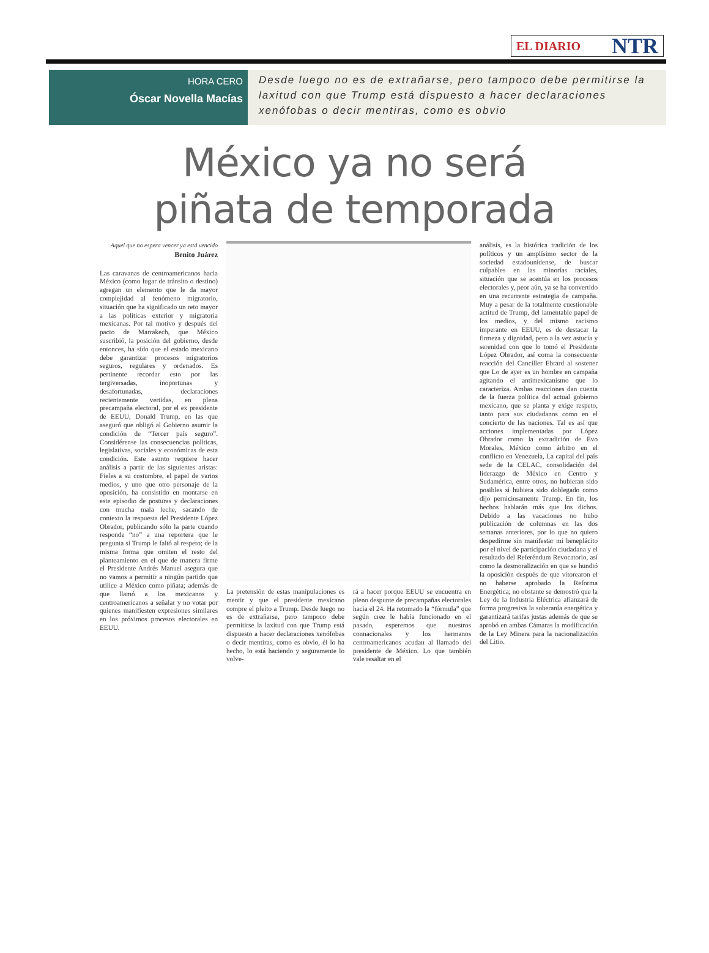EL DIARIO NTR
HORA CERO
Óscar Novella Macías
Desde luego no es de extrañarse, pero tampoco debe permitirse la laxitud con que Trump está dispuesto a hacer declaraciones xenófobas o decir mentiras, como es obvio
México ya no será
piñata de temporada
Aquel que no espera vencer ya está vencido
Benito Juárez
Las caravanas de centroamericanos hacia México (como lugar de tránsito o destino) agregan un elemento que le da mayor complejidad al fenómeno migratorio, situación que ha significado un reto mayor a las políticas exterior y migratoria mexicanas. Por tal motivo y después del pacto de Marrakech, que México suscribió, la posición del gobierno, desde entonces, ha sido que el estado mexicano debe garantizar procesos migratorios seguros, regulares y ordenados. Es pertinente recordar esto por las tergiversadas, inoportunas y desafortunadas, declaraciones recientemente vertidas, en plena precampaña electoral, por el ex presidente de EEUU, Donald Trump, en las que aseguró que obligó al Gobierno asumir la condición de “Tercer país seguro”. Considérense las consecuencias políticas, legislativas, sociales y económicas de esta condición. Este asunto requiere hacer análisis a partir de las siguientes aristas: Fieles a su costumbre, el papel de varios medios, y uno que otro personaje de la oposición, ha consistido en montarse en este episodio de posturas y declaraciones con mucha mala leche, sacando de contexto la respuesta del Presidente López Obrador, publicando sólo la parte cuando responde “no” a una reportera que le pregunta si Trump le faltó al respeto; de la misma forma que omiten el resto del planteamiento en el que de manera firme el Presidente Andrés Manuel asegura que no vamos a permitir a ningún partido que utilice a México como piñata; además de que llamó a los mexicanos y centroamericanos a señalar y no votar por quienes manifiesten expresiones similares en los próximos procesos electorales en EEUU.
La pretensión de estas manipulaciones es mentir y que el presidente mexicano compre el pleito a Trump. Desde luego no es de extrañarse, pero tampoco debe permitirse la laxitud con que Trump está dispuesto a hacer declaraciones xenófobas o decir mentiras, como es obvio, él lo ha hecho, lo está haciendo y seguramente lo volve-
rá a hacer porque EEUU se encuentra en pleno despunte de precampañas electorales hacia el 24. Ha retomado la “fórmula” que según cree le había funcionado en el pasado, esperemos que nuestros connacionales y los hermanos centroamericanos acudan al llamado del presidente de México. Lo que también vale resaltar en el
análisis, es la histórica tradición de los políticos y un amplísimo sector de la sociedad estadounidense, de buscar culpables en las minorías raciales, situación que se acentúa en los procesos electorales y, peor aún, ya se ha convertido en una recurrente estrategia de campaña. Muy a pesar de la totalmente cuestionable actitud de Trump, del lamentable papel de los medios, y del mismo racismo imperante en EEUU, es de destacar la firmeza y dignidad, pero a la vez astucia y serenidad con que lo tomó el Presidente López Obrador, así coma la consecuente reacción del Canciller Ebrard al sostener que Lo de ayer es un hombre en campaña agitando el antimexicanismo que lo caracteriza. Ambas reacciones dan cuenta de la fuerza política del actual gobierno mexicano, que se planta y exige respeto, tanto para sus ciudadanos como en el concierto de las naciones. Tal es así que acciones implementadas por López Obrador como la extradición de Evo Morales, México como árbitro en el conflicto en Venezuela, La capital del país sede de la CELAC, consolidación del liderazgo de México en Centro y Sudamérica, entre otros, no hubieran sido posibles si hubiera sido doblegado como dijo perniciosamente Trump. En fin, los hechos hablarán más que los dichos. Debido a las vacaciones no hubo publicación de columnas en las dos semanas anteriores, por lo que no quiero despedirme sin manifestar mi beneplácito por el nivel de participación ciudadana y el resultado del Referéndum Revocatorio, así como la desmoralización en que se hundió la oposición después de que vitorearon el no haberse aprobado la Reforma Energética; no obstante se demostró que la Ley de la Industria Eléctrica afianzará de forma progresiva la soberanía energética y garantizará tarifas justas además de que se aprobó en ambas Cámaras la modificación de la Ley Minera para la nacionalización del Litio.